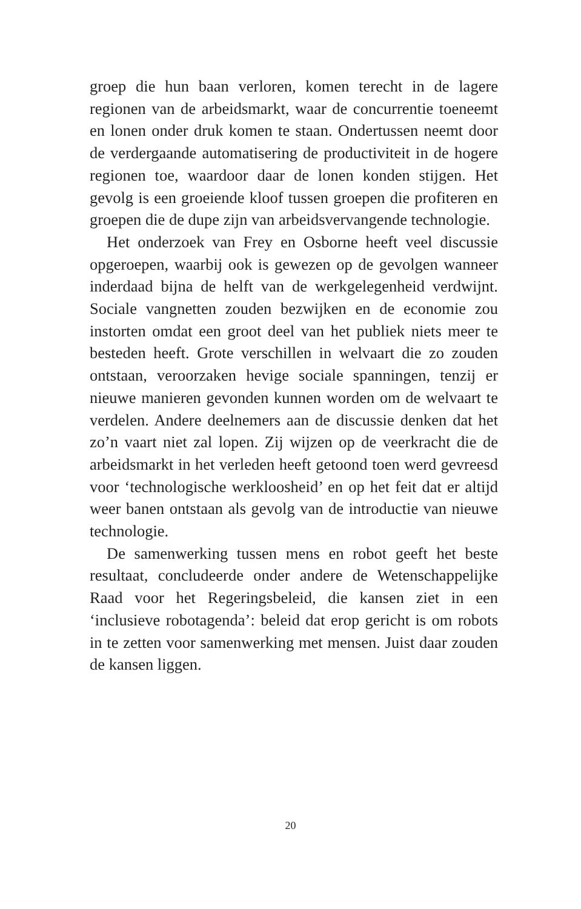groep die hun baan verloren, komen terecht in de lagere regionen van de arbeidsmarkt, waar de concurrentie toeneemt en lonen onder druk komen te staan. Ondertussen neemt door de verdergaande automatisering de productiviteit in de hogere regionen toe, waardoor daar de lonen konden stijgen. Het gevolg is een groeiende kloof tussen groepen die profiteren en groepen die de dupe zijn van arbeidsvervangende technologie.
Het onderzoek van Frey en Osborne heeft veel discussie opgeroepen, waarbij ook is gewezen op de gevolgen wanneer inderdaad bijna de helft van de werkgelegenheid verdwijnt. Sociale vangnetten zouden bezwijken en de economie zou instorten omdat een groot deel van het publiek niets meer te besteden heeft. Grote verschillen in welvaart die zo zouden ontstaan, veroorzaken hevige sociale spanningen, tenzij er nieuwe manieren gevonden kunnen worden om de welvaart te verdelen. Andere deelnemers aan de discussie denken dat het zo’n vaart niet zal lopen. Zij wijzen op de veerkracht die de arbeidsmarkt in het verleden heeft getoond toen werd gevreesd voor ‘technologische werkloosheid’ en op het feit dat er altijd weer banen ontstaan als gevolg van de introductie van nieuwe technologie.
De samenwerking tussen mens en robot geeft het beste resultaat, concludeerde onder andere de Wetenschappelijke Raad voor het Regeringsbeleid, die kansen ziet in een ‘inclusieve robotagenda’: beleid dat erop gericht is om robots in te zetten voor samenwerking met mensen. Juist daar zouden de kansen liggen.
20